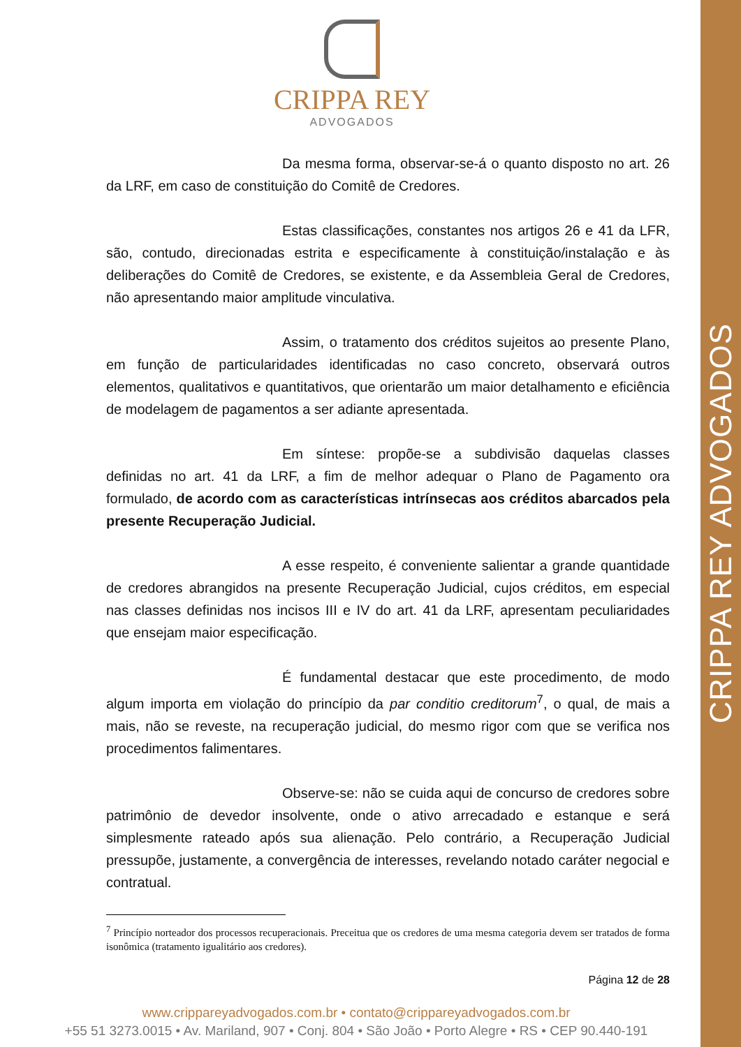CRIPPA REY ADVOGADOS
CRIPPA REY
ADVOGADOS
Da mesma forma, observar-se-á o quanto disposto no art. 26 da LRF, em caso de constituição do Comitê de Credores.
Estas classificações, constantes nos artigos 26 e 41 da LFR, são, contudo, direcionadas estrita e especificamente à constituição/instalação e às deliberações do Comitê de Credores, se existente, e da Assembleia Geral de Credores, não apresentando maior amplitude vinculativa.
Assim, o tratamento dos créditos sujeitos ao presente Plano, em função de particularidades identificadas no caso concreto, observará outros elementos, qualitativos e quantitativos, que orientarão um maior detalhamento e eficiência de modelagem de pagamentos a ser adiante apresentada.
Em síntese: propõe-se a subdivisão daquelas classes definidas no art. 41 da LRF, a fim de melhor adequar o Plano de Pagamento ora formulado, de acordo com as características intrínsecas aos créditos abarcados pela presente Recuperação Judicial.
A esse respeito, é conveniente salientar a grande quantidade de credores abrangidos na presente Recuperação Judicial, cujos créditos, em especial nas classes definidas nos incisos III e IV do art. 41 da LRF, apresentam peculiaridades que ensejam maior especificação.
É fundamental destacar que este procedimento, de modo algum importa em violação do princípio da par conditio creditorum<sup>7</sup>, o qual, de mais a mais, não se reveste, na recuperação judicial, do mesmo rigor com que se verifica nos procedimentos falimentares.
Observe-se: não se cuida aqui de concurso de credores sobre patrimônio de devedor insolvente, onde o ativo arrecadado e estanque e será simplesmente rateado após sua alienação. Pelo contrário, a Recuperação Judicial pressupõe, justamente, a convergência de interesses, revelando notado caráter negocial e contratual.
<sup>7</sup> Princípio norteador dos processos recuperacionais. Preceitua que os credores de uma mesma categoria devem ser tratados de forma isonômica (tratamento igualitário aos credores).
Página 12 de 28
www.crippareyadvogados.com.br • contato@crippareyadvogados.com.br
+55 51 3273.0015 • Av. Mariland, 907 • Conj. 804 • São João • Porto Alegre • RS • CEP 90.440-191